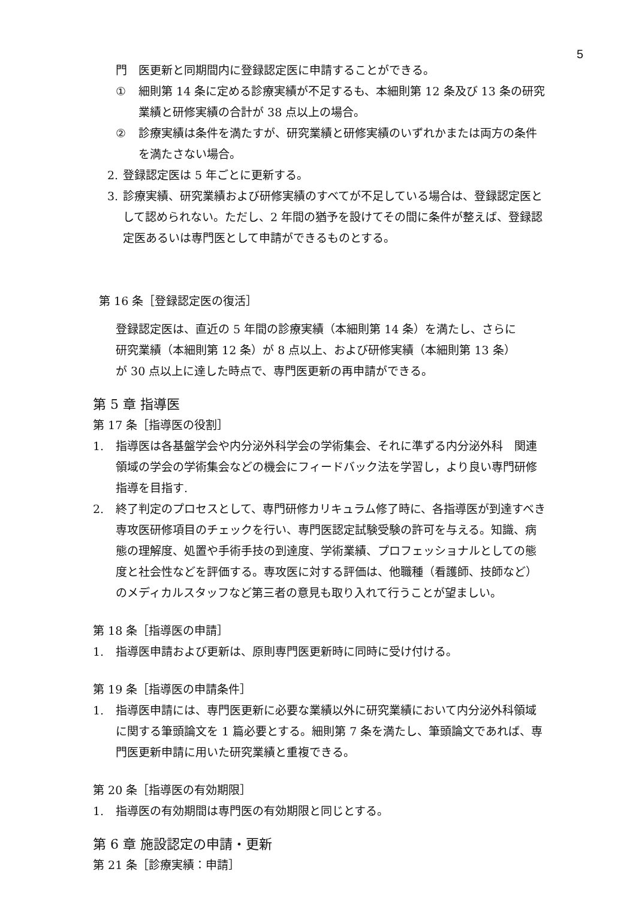5
門　医更新と同期間内に登録認定医に申請することができる。
① 細則第 14 条に定める診療実績が不足するも、本細則第 12 条及び 13 条の研究業績と研修実績の合計が 38 点以上の場合。
② 診療実績は条件を満たすが、研究業績と研修実績のいずれかまたは両方の条件を満たさない場合。
2. 登録認定医は 5 年ごとに更新する。
3. 診療実績、研究業績および研修実績のすべてが不足している場合は、登録認定医として認められない。ただし、2 年間の猶予を設けてその間に条件が整えば、登録認定医あるいは専門医として申請ができるものとする。
第 16 条［登録認定医の復活］
登録認定医は、直近の 5 年間の診療実績（本細則第 14 条）を満たし、さらに研究業績（本細則第 12 条）が 8 点以上、および研修実績（本細則第 13 条）が 30 点以上に達した時点で、専門医更新の再申請ができる。
第 5 章 指導医
第 17 条［指導医の役割］
1. 指導医は各基盤学会や内分泌外科学会の学術集会、それに準ずる内分泌外科　関連領域の学会の学術集会などの機会にフィードバック法を学習し，より良い専門研修指導を目指す.
2. 終了判定のプロセスとして、専門研修カリキュラム修了時に、各指導医が到達すべき専攻医研修項目のチェックを行い、専門医認定試験受験の許可を与える。知識、病態の理解度、処置や手術手技の到達度、学術業績、プロフェッショナルとしての態度と社会性などを評価する。専攻医に対する評価は、他職種（看護師、技師など）のメディカルスタッフなど第三者の意見も取り入れて行うことが望ましい。
第 18 条［指導医の申請］
1. 指導医申請および更新は、原則専門医更新時に同時に受け付ける。
第 19 条［指導医の申請条件］
1. 指導医申請には、専門医更新に必要な業績以外に研究業績において内分泌外科領域に関する筆頭論文を 1 篇必要とする。細則第 7 条を満たし、筆頭論文であれば、専門医更新申請に用いた研究業績と重複できる。
第 20 条［指導医の有効期限］
1. 指導医の有効期間は専門医の有効期限と同じとする。
第 6 章 施設認定の申請・更新
第 21 条［診療実績：申請］